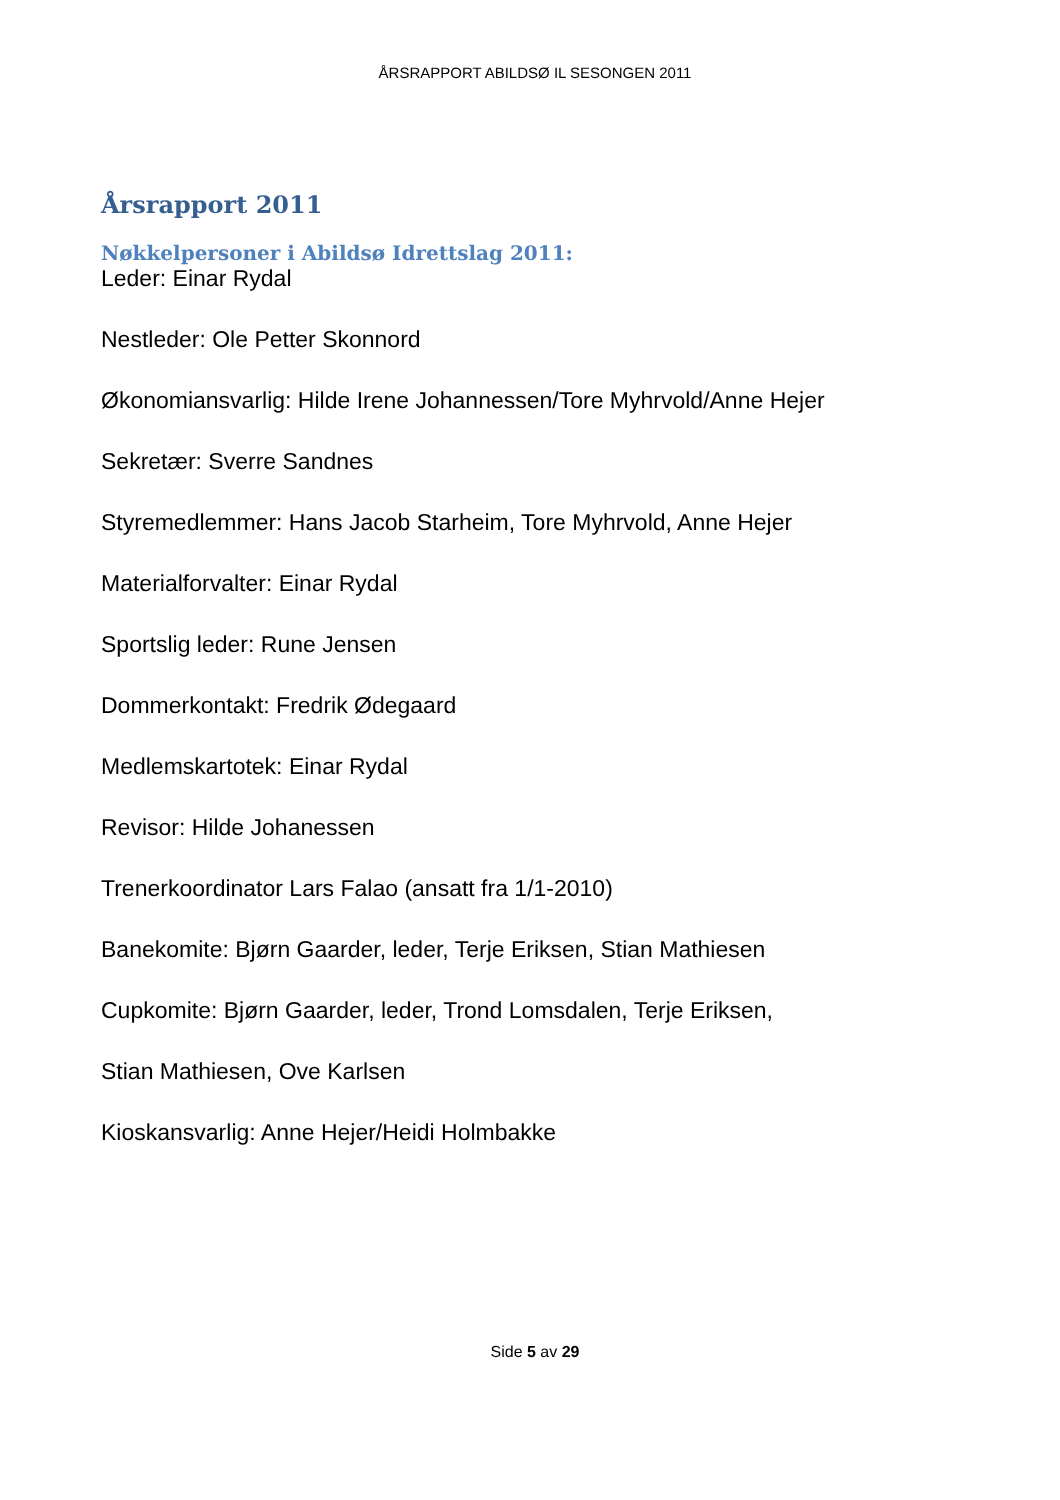ÅRSRAPPORT ABILDSØ IL SESONGEN 2011
Årsrapport 2011
Nøkkelpersoner i Abildsø Idrettslag 2011:
Leder: Einar Rydal
Nestleder: Ole Petter Skonnord
Økonomiansvarlig: Hilde Irene Johannessen/Tore Myhrvold/Anne Hejer
Sekretær: Sverre Sandnes
Styremedlemmer: Hans Jacob Starheim, Tore Myhrvold, Anne Hejer
Materialforvalter: Einar Rydal
Sportslig leder: Rune Jensen
Dommerkontakt: Fredrik Ødegaard
Medlemskartotek: Einar Rydal
Revisor: Hilde Johanessen
Trenerkoordinator Lars Falao (ansatt fra 1/1-2010)
Banekomite: Bjørn Gaarder, leder, Terje Eriksen, Stian Mathiesen
Cupkomite: Bjørn Gaarder, leder, Trond Lomsdalen, Terje Eriksen,
Stian Mathiesen, Ove Karlsen
Kioskansvarlig: Anne Hejer/Heidi Holmbakke
Side 5 av 29